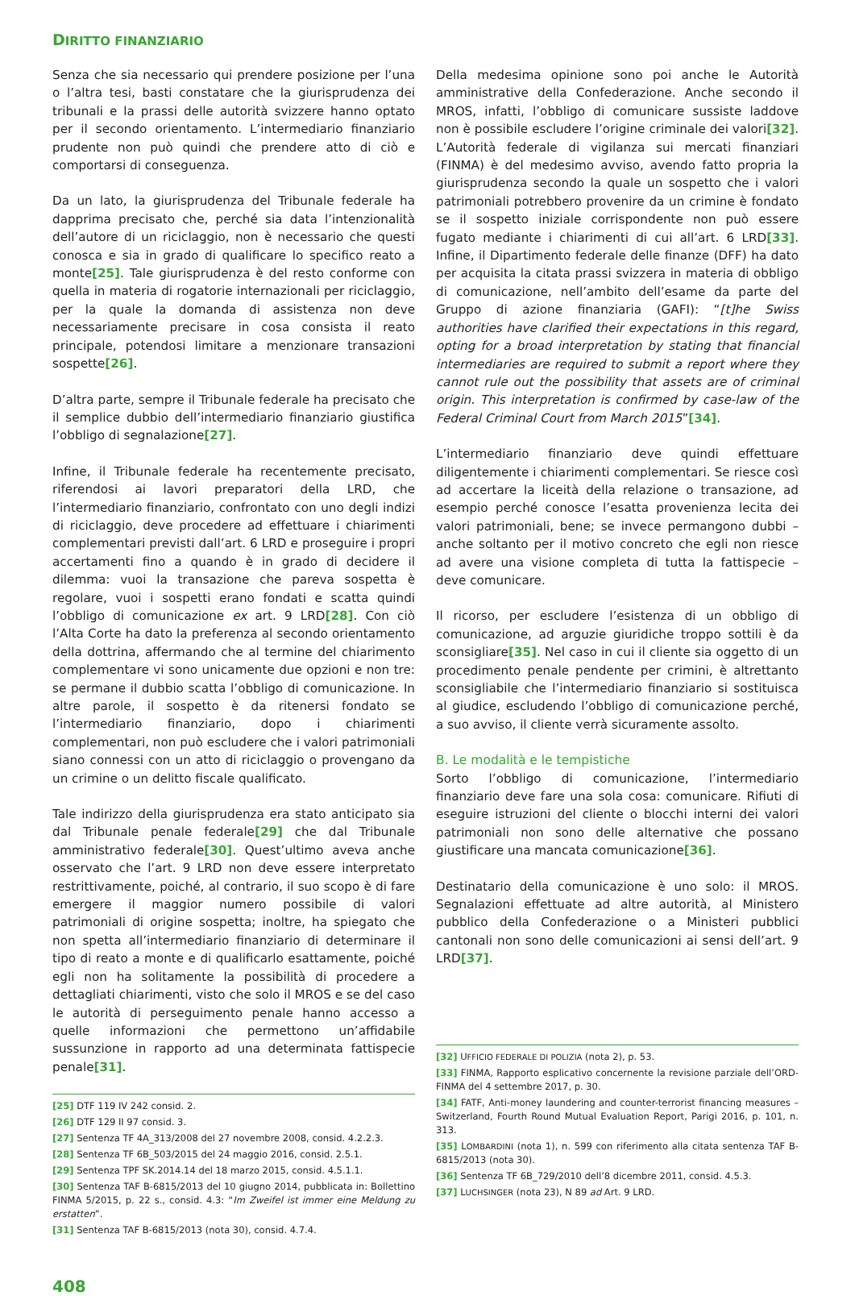DIRITTO FINANZIARIO
Senza che sia necessario qui prendere posizione per l’una o l’altra tesi, basti constatare che la giurisprudenza dei tribunali e la prassi delle autorità svizzere hanno optato per il secondo orientamento. L’intermediario finanziario prudente non può quindi che prendere atto di ciò e comportarsi di conseguenza.
Da un lato, la giurisprudenza del Tribunale federale ha dapprima precisato che, perché sia data l’intenzionalità dell’autore di un riciclaggio, non è necessario che questi conosca e sia in grado di qualificare lo specifico reato a monte[25]. Tale giurisprudenza è del resto conforme con quella in materia di rogatorie internazionali per riciclaggio, per la quale la domanda di assistenza non deve necessariamente precisare in cosa consista il reato principale, potendosi limitare a menzionare transazioni sospette[26].
D’altra parte, sempre il Tribunale federale ha precisato che il semplice dubbio dell’intermediario finanziario giustifica l’obbligo di segnalazione[27].
Infine, il Tribunale federale ha recentemente precisato, riferendosi ai lavori preparatori della LRD, che l’intermediario finanziario, confrontato con uno degli indizi di riciclaggio, deve procedere ad effettuare i chiarimenti complementari previsti dall’art. 6 LRD e proseguire i propri accertamenti fino a quando è in grado di decidere il dilemma: vuoi la transazione che pareva sospetta è regolare, vuoi i sospetti erano fondati e scatta quindi l’obbligo di comunicazione ex art. 9 LRD[28]. Con ciò l’Alta Corte ha dato la preferenza al secondo orientamento della dottrina, affermando che al termine del chiarimento complementare vi sono unicamente due opzioni e non tre: se permane il dubbio scatta l’obbligo di comunicazione. In altre parole, il sospetto è da ritenersi fondato se l’intermediario finanziario, dopo i chiarimenti complementari, non può escludere che i valori patrimoniali siano connessi con un atto di riciclaggio o provengano da un crimine o un delitto fiscale qualificato.
Tale indirizzo della giurisprudenza era stato anticipato sia dal Tribunale penale federale[29] che dal Tribunale amministrativo federale[30]. Quest’ultimo aveva anche osservato che l’art. 9 LRD non deve essere interpretato restrittivamente, poiché, al contrario, il suo scopo è di fare emergere il maggior numero possibile di valori patrimoniali di origine sospetta; inoltre, ha spiegato che non spetta all’intermediario finanziario di determinare il tipo di reato a monte e di qualificarlo esattamente, poiché egli non ha solitamente la possibilità di procedere a dettagliati chiarimenti, visto che solo il MROS e se del caso le autorità di perseguimento penale hanno accesso a quelle informazioni che permettono un’affidabile sussunzione in rapporto ad una determinata fattispecie penale[31].
[25] DTF 119 IV 242 consid. 2.
[26] DTF 129 II 97 consid. 3.
[27] Sentenza TF 4A_313/2008 del 27 novembre 2008, consid. 4.2.2.3.
[28] Sentenza TF 6B_503/2015 del 24 maggio 2016, consid. 2.5.1.
[29] Sentenza TPF SK.2014.14 del 18 marzo 2015, consid. 4.5.1.1.
[30] Sentenza TAF B-6815/2013 del 10 giugno 2014, pubblicata in: Bollettino FINMA 5/2015, p. 22 s., consid. 4.3: “Im Zweifel ist immer eine Meldung zu erstatten”.
[31] Sentenza TAF B-6815/2013 (nota 30), consid. 4.7.4.
408
Della medesima opinione sono poi anche le Autorità amministrative della Confederazione. Anche secondo il MROS, infatti, l’obbligo di comunicare sussiste laddove non è possibile escludere l’origine criminale dei valori[32]. L’Autorità federale di vigilanza sui mercati finanziari (FINMA) è del medesimo avviso, avendo fatto propria la giurisprudenza secondo la quale un sospetto che i valori patrimoniali potrebbero provenire da un crimine è fondato se il sospetto iniziale corrispondente non può essere fugato mediante i chiarimenti di cui all’art. 6 LRD[33]. Infine, il Dipartimento federale delle finanze (DFF) ha dato per acquisita la citata prassi svizzera in materia di obbligo di comunicazione, nell’ambito dell’esame da parte del Gruppo di azione finanziaria (GAFI): “[t]he Swiss authorities have clarified their expectations in this regard, opting for a broad interpretation by stating that financial intermediaries are required to submit a report where they cannot rule out the possibility that assets are of criminal origin. This interpretation is confirmed by case-law of the Federal Criminal Court from March 2015”[34].
L’intermediario finanziario deve quindi effettuare diligentemente i chiarimenti complementari. Se riesce così ad accertare la liceità della relazione o transazione, ad esempio perché conosce l’esatta provenienza lecita dei valori patrimoniali, bene; se invece permangono dubbi – anche soltanto per il motivo concreto che egli non riesce ad avere una visione completa di tutta la fattispecie – deve comunicare.
Il ricorso, per escludere l’esistenza di un obbligo di comunicazione, ad arguzie giuridiche troppo sottili è da sconsigliare[35]. Nel caso in cui il cliente sia oggetto di un procedimento penale pendente per crimini, è altrettanto sconsigliabile che l’intermediario finanziario si sostituisca al giudice, escludendo l’obbligo di comunicazione perché, a suo avviso, il cliente verrà sicuramente assolto.
B. Le modalità e le tempistiche
Sorto l’obbligo di comunicazione, l’intermediario finanziario deve fare una sola cosa: comunicare. Rifiuti di eseguire istruzioni del cliente o blocchi interni dei valori patrimoniali non sono delle alternative che possano giustificare una mancata comunicazione[36].
Destinatario della comunicazione è uno solo: il MROS. Segnalazioni effettuate ad altre autorità, al Ministero pubblico della Confederazione o a Ministeri pubblici cantonali non sono delle comunicazioni ai sensi dell’art. 9 LRD[37].
[32] UFFICIO FEDERALE DI POLIZIA (nota 2), p. 53.
[33] FINMA, Rapporto esplicativo concernente la revisione parziale dell’ORD-FINMA del 4 settembre 2017, p. 30.
[34] FATF, Anti-money laundering and counter-terrorist financing measures – Switzerland, Fourth Round Mutual Evaluation Report, Parigi 2016, p. 101, n. 313.
[35] LOMBARDINI (nota 1), n. 599 con riferimento alla citata sentenza TAF B-6815/2013 (nota 30).
[36] Sentenza TF 6B_729/2010 dell’8 dicembre 2011, consid. 4.5.3.
[37] LUCHSINGER (nota 23), N 89 ad Art. 9 LRD.